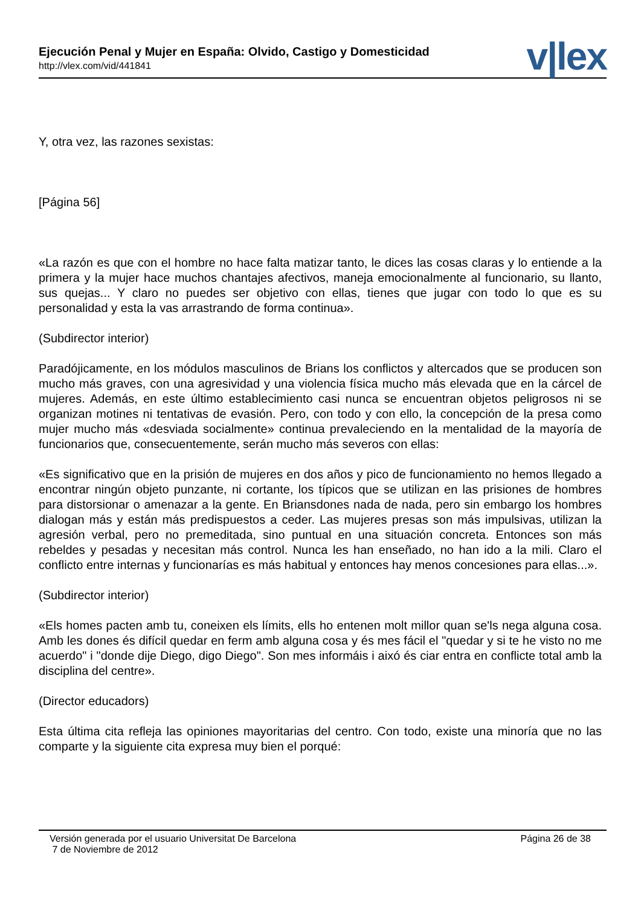Ejecución Penal y Mujer en España: Olvido, Castigo y Domesticidad
http://vlex.com/vid/441841 v|lex
Y, otra vez, las razones sexistas:
[Página 56]
«La razón es que con el hombre no hace falta matizar tanto, le dices las cosas claras y lo entiende a la primera y la mujer hace muchos chantajes afectivos, maneja emocionalmente al funcionario, su llanto, sus quejas... Y claro no puedes ser objetivo con ellas, tienes que jugar con todo lo que es su personalidad y esta la vas arrastrando de forma continua».
(Subdirector interior)
Paradójicamente, en los módulos masculinos de Brians los conflictos y altercados que se producen son mucho más graves, con una agresividad y una violencia física mucho más elevada que en la cárcel de mujeres. Además, en este último establecimiento casi nunca se encuentran objetos peligrosos ni se organizan motines ni tentativas de evasión. Pero, con todo y con ello, la concepción de la presa como mujer mucho más «desviada socialmente» continua prevaleciendo en la mentalidad de la mayoría de funcionarios que, consecuentemente, serán mucho más severos con ellas:
«Es significativo que en la prisión de mujeres en dos años y pico de funcionamiento no hemos llegado a encontrar ningún objeto punzante, ni cortante, los típicos que se utilizan en las prisiones de hombres para distorsionar o amenazar a la gente. En Briansdones nada de nada, pero sin embargo los hombres dialogan más y están más predispuestos a ceder. Las mujeres presas son más impulsivas, utilizan la agresión verbal, pero no premeditada, sino puntual en una situación concreta. Entonces son más rebeldes y pesadas y necesitan más control. Nunca les han enseñado, no han ido a la mili. Claro el conflicto entre internas y funcionarías es más habitual y entonces hay menos concesiones para ellas...».
(Subdirector interior)
«Els homes pacten amb tu, coneixen els límits, ells ho entenen molt millor quan se'ls nega alguna cosa. Amb les dones és difícil quedar en ferm amb alguna cosa y és mes fácil el "quedar y si te he visto no me acuerdo" i "donde dije Diego, digo Diego". Son mes informáis i aixó és ciar entra en conflicte total amb la disciplina del centre».
(Director educadors)
Esta última cita refleja las opiniones mayoritarias del centro. Con todo, existe una minoría que no las comparte y la siguiente cita expresa muy bien el porqué:
Versión generada por el usuario Universitat De Barcelona
7 de Noviembre de 2012
Página 26 de 38